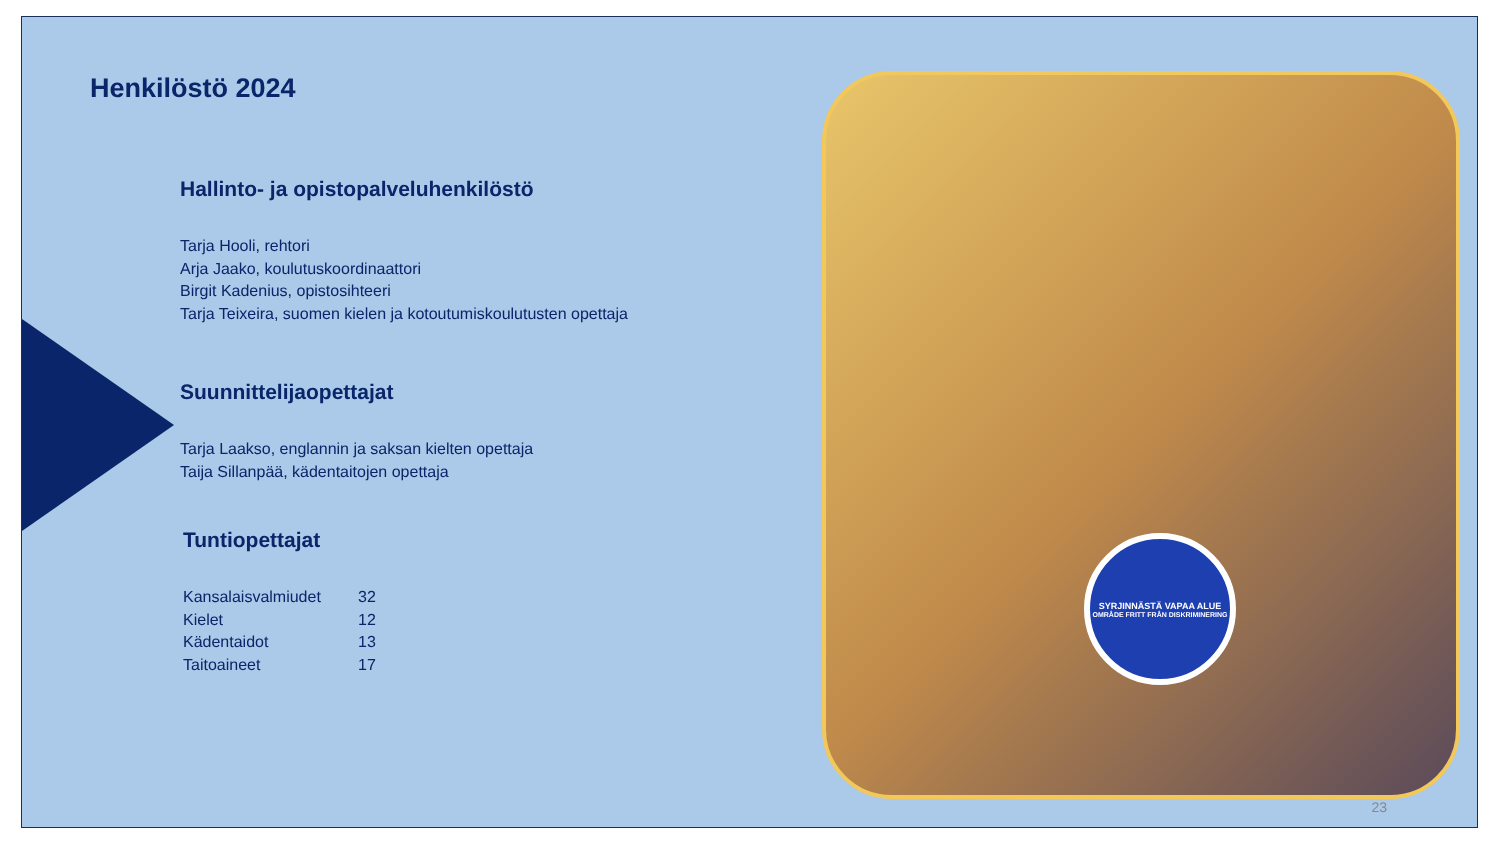Henkilöstö 2024
Hallinto- ja opistopalveluhenkilöstö
Tarja Hooli, rehtori
Arja Jaako, koulutuskoordinaattori
Birgit Kadenius, opistosihteeri
Tarja Teixeira, suomen kielen ja kotoutumiskoulutusten opettaja
Suunnittelijaopettajat
Tarja Laakso, englannin ja saksan kielten opettaja
Taija Sillanpää, kädentaitojen opettaja
Tuntiopettajat
| Kansalaisvalmiudet | 32 |
| Kielet | 12 |
| Kädentaidot | 13 |
| Taitoaineet | 17 |
SYRJINNÄSTÄ VAPAA ALUE
OMRÅDE FRITT FRÅN DISKRIMINERING
23